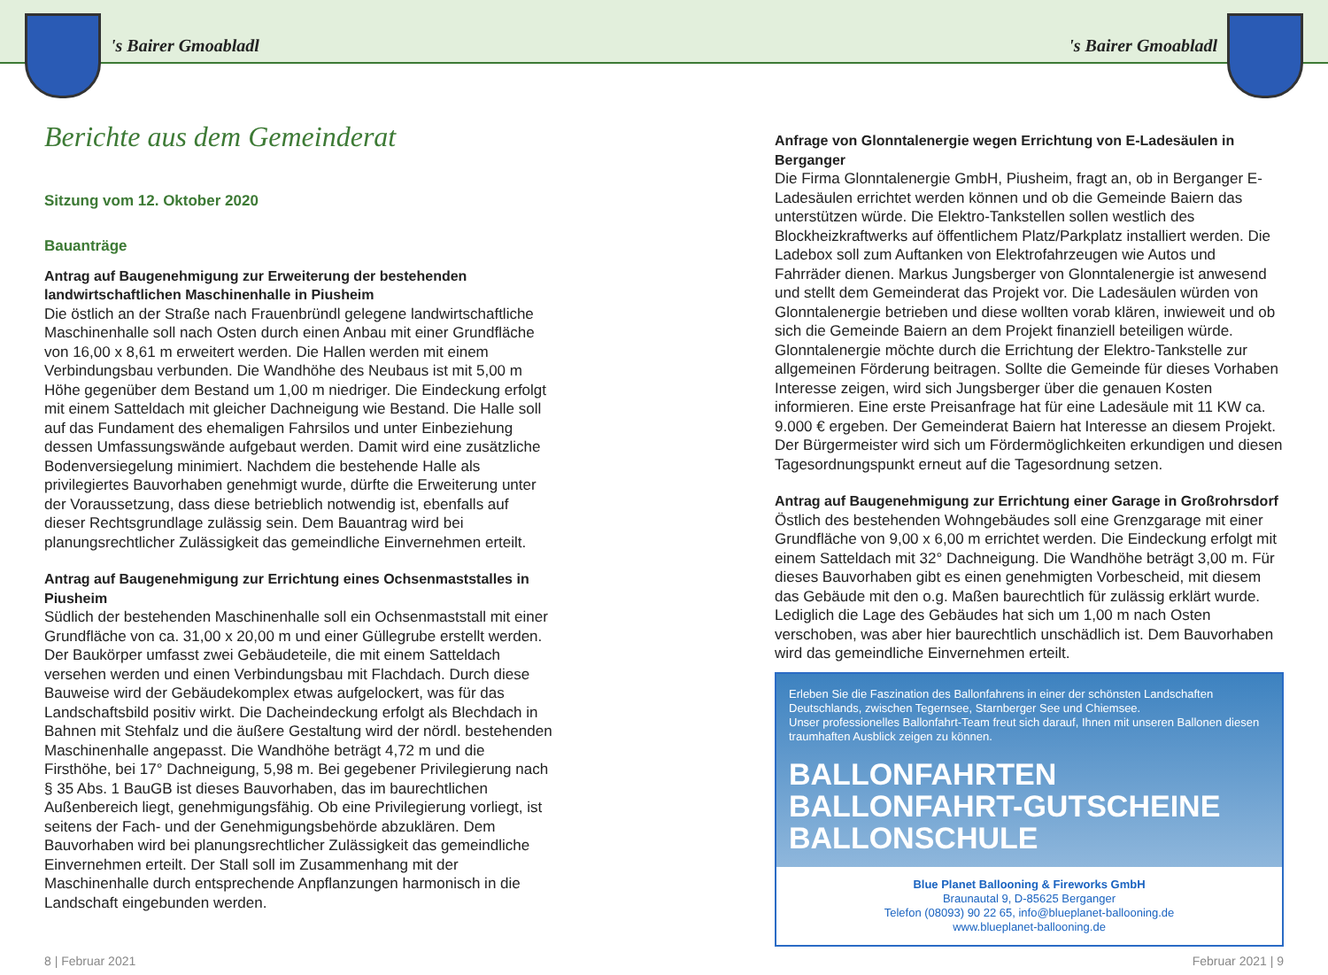's Bairer Gmoabladl 's Bairer Gmoabladl
Berichte aus dem Gemeinderat
Sitzung vom 12. Oktober 2020
Bauanträge
Antrag auf Baugenehmigung zur Erweiterung der bestehenden landwirtschaftlichen Maschinenhalle in Piusheim
Die östlich an der Straße nach Frauenbründl gelegene landwirtschaftliche Maschinenhalle soll nach Osten durch einen Anbau mit einer Grundfläche von 16,00 x 8,61 m erweitert werden. Die Hallen werden mit einem Verbindungsbau verbunden. Die Wandhöhe des Neubaus ist mit 5,00 m Höhe gegenüber dem Bestand um 1,00 m niedriger. Die Eindeckung erfolgt mit einem Satteldach mit gleicher Dachneigung wie Bestand. Die Halle soll auf das Fundament des ehemaligen Fahrsilos und unter Einbeziehung dessen Umfassungswände aufgebaut werden. Damit wird eine zusätzliche Bodenversiegelung minimiert. Nachdem die bestehende Halle als privilegiertes Bauvorhaben genehmigt wurde, dürfte die Erweiterung unter der Voraussetzung, dass diese betrieblich notwendig ist, ebenfalls auf dieser Rechtsgrundlage zulässig sein. Dem Bauantrag wird bei planungsrechtlicher Zulässigkeit das gemeindliche Einvernehmen erteilt.
Antrag auf Baugenehmigung zur Errichtung eines Ochsenmaststalles in Piusheim
Südlich der bestehenden Maschinenhalle soll ein Ochsenmaststall mit einer Grundfläche von ca. 31,00 x 20,00 m und einer Güllegrube erstellt werden. Der Baukörper umfasst zwei Gebäudeteile, die mit einem Satteldach versehen werden und einen Verbindungsbau mit Flachdach. Durch diese Bauweise wird der Gebäudekomplex etwas aufgelockert, was für das Landschaftsbild positiv wirkt. Die Dacheindeckung erfolgt als Blechdach in Bahnen mit Stehfalz und die äußere Gestaltung wird der nördl. bestehenden Maschinenhalle angepasst. Die Wandhöhe beträgt 4,72 m und die Firsthöhe, bei 17° Dachneigung, 5,98 m. Bei gegebener Privilegierung nach § 35 Abs. 1 BauGB ist dieses Bauvorhaben, das im baurechtlichen Außenbereich liegt, genehmigungsfähig. Ob eine Privilegierung vorliegt, ist seitens der Fach- und der Genehmigungsbehörde abzuklären. Dem Bauvorhaben wird bei planungsrechtlicher Zulässigkeit das gemeindliche Einvernehmen erteilt. Der Stall soll im Zusammenhang mit der Maschinenhalle durch entsprechende Anpflanzungen harmonisch in die Landschaft eingebunden werden.
Anfrage von Glonntalenergie wegen Errichtung von E-Ladesäulen in Berganger
Die Firma Glonntalenergie GmbH, Piusheim, fragt an, ob in Berganger E-Ladesäulen errichtet werden können und ob die Gemeinde Baiern das unterstützen würde. Die Elektro-Tankstellen sollen westlich des Blockheizkraftwerks auf öffentlichem Platz/Parkplatz installiert werden. Die Ladebox soll zum Auftanken von Elektrofahrzeugen wie Autos und Fahrräder dienen. Markus Jungsberger von Glonntalenergie ist anwesend und stellt dem Gemeinderat das Projekt vor. Die Ladesäulen würden von Glonntalenergie betrieben und diese wollten vorab klären, inwieweit und ob sich die Gemeinde Baiern an dem Projekt finanziell beteiligen würde. Glonntalenergie möchte durch die Errichtung der Elektro-Tankstelle zur allgemeinen Förderung beitragen. Sollte die Gemeinde für dieses Vorhaben Interesse zeigen, wird sich Jungsberger über die genauen Kosten informieren. Eine erste Preisanfrage hat für eine Ladesäule mit 11 KW ca. 9.000 € ergeben. Der Gemeinderat Baiern hat Interesse an diesem Projekt. Der Bürgermeister wird sich um Fördermöglichkeiten erkundigen und diesen Tagesordnungspunkt erneut auf die Tagesordnung setzen.
Antrag auf Baugenehmigung zur Errichtung einer Garage in Großrohrsdorf
Östlich des bestehenden Wohngebäudes soll eine Grenzgarage mit einer Grundfläche von 9,00 x 6,00 m errichtet werden. Die Eindeckung erfolgt mit einem Satteldach mit 32° Dachneigung. Die Wandhöhe beträgt 3,00 m. Für dieses Bauvorhaben gibt es einen genehmigten Vorbescheid, mit diesem das Gebäude mit den o.g. Maßen baurechtlich für zulässig erklärt wurde. Lediglich die Lage des Gebäudes hat sich um 1,00 m nach Osten verschoben, was aber hier baurechtlich unschädlich ist. Dem Bauvorhaben wird das gemeindliche Einvernehmen erteilt.
Erleben Sie die Faszination des Ballonfahrens in einer der schönsten Landschaften Deutschlands, zwischen Tegernsee, Starnberger See und Chiemsee.
Unser professionelles Ballonfahrt-Team freut sich darauf, Ihnen mit unseren Ballonen diesen traumhaften Ausblick zeigen zu können.
BALLONFAHRTEN
BALLONFAHRT-GUTSCHEINE
BALLONSCHULE
Blue Planet Ballooning & Fireworks GmbH
Braunautal 9, D-85625 Berganger
Telefon (08093) 90 22 65, info@blueplanet-ballooning.de
www.blueplanet-ballooning.de
8 | Februar 2021 Februar 2021 | 9